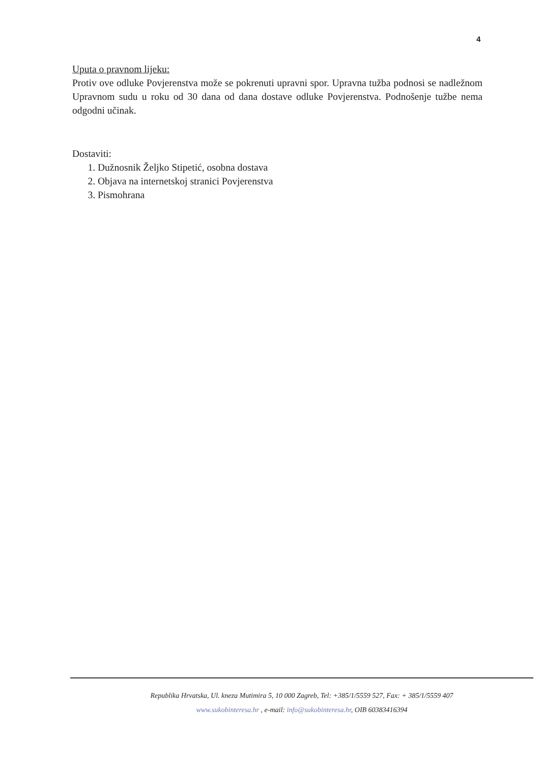4
Uputa o pravnom lijeku:
Protiv ove odluke Povjerenstva može se pokrenuti upravni spor. Upravna tužba podnosi se nadležnom Upravnom sudu u roku od 30 dana od dana dostave odluke Povjerenstva. Podnošenje tužbe nema odgodni učinak.
Dostaviti:
1. Dužnosnik Željko Stipetić, osobna dostava
2. Objava na internetskoj stranici Povjerenstva
3. Pismohrana
Republika Hrvatska, Ul. kneza Mutimira 5, 10 000 Zagreb, Tel: +385/1/5559 527, Fax: + 385/1/5559 407
www.sukobinteresa.hr , e-mail: info@sukobinteresa.hr, OIB 60383416394